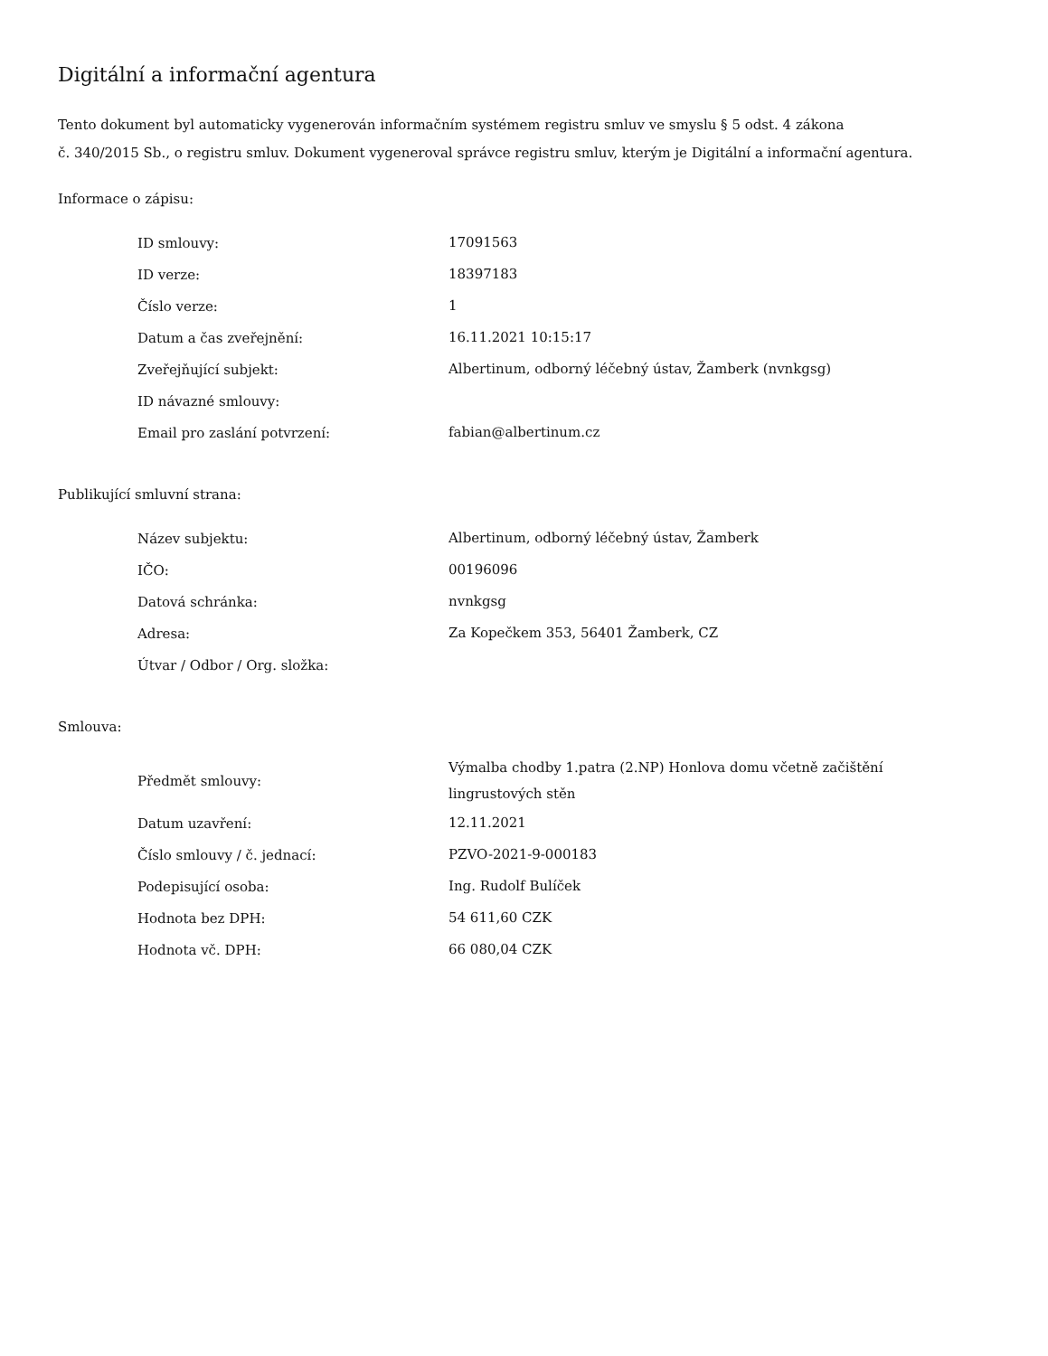Digitální a informační agentura
Tento dokument byl automaticky vygenerován informačním systémem registru smluv ve smyslu § 5 odst. 4 zákona
č. 340/2015 Sb., o registru smluv. Dokument vygeneroval správce registru smluv, kterým je Digitální a informační agentura.
Informace o zápisu:
| ID smlouvy: | 17091563 |
| ID verze: | 18397183 |
| Číslo verze: | 1 |
| Datum a čas zveřejnění: | 16.11.2021 10:15:17 |
| Zveřejňující subjekt: | Albertinum, odborný léčebný ústav, Žamberk (nvnkgsg) |
| ID návazné smlouvy: | |
| Email pro zaslání potvrzení: | fabian@albertinum.cz |
Publikující smluvní strana:
| Název subjektu: | Albertinum, odborný léčebný ústav, Žamberk |
| IČO: | 00196096 |
| Datová schránka: | nvnkgsg |
| Adresa: | Za Kopečkem 353, 56401 Žamberk, CZ |
| Útvar / Odbor / Org. složka: | |
Smlouva:
| Předmět smlouvy: | Výmalba chodby 1.patra (2.NP) Honlova domu včetně začištění lingrustových stěn |
| Datum uzavření: | 12.11.2021 |
| Číslo smlouvy / č. jednací: | PZVO-2021-9-000183 |
| Podepisující osoba: | Ing. Rudolf Bulíček |
| Hodnota bez DPH: | 54 611,60 CZK |
| Hodnota vč. DPH: | 66 080,04 CZK |